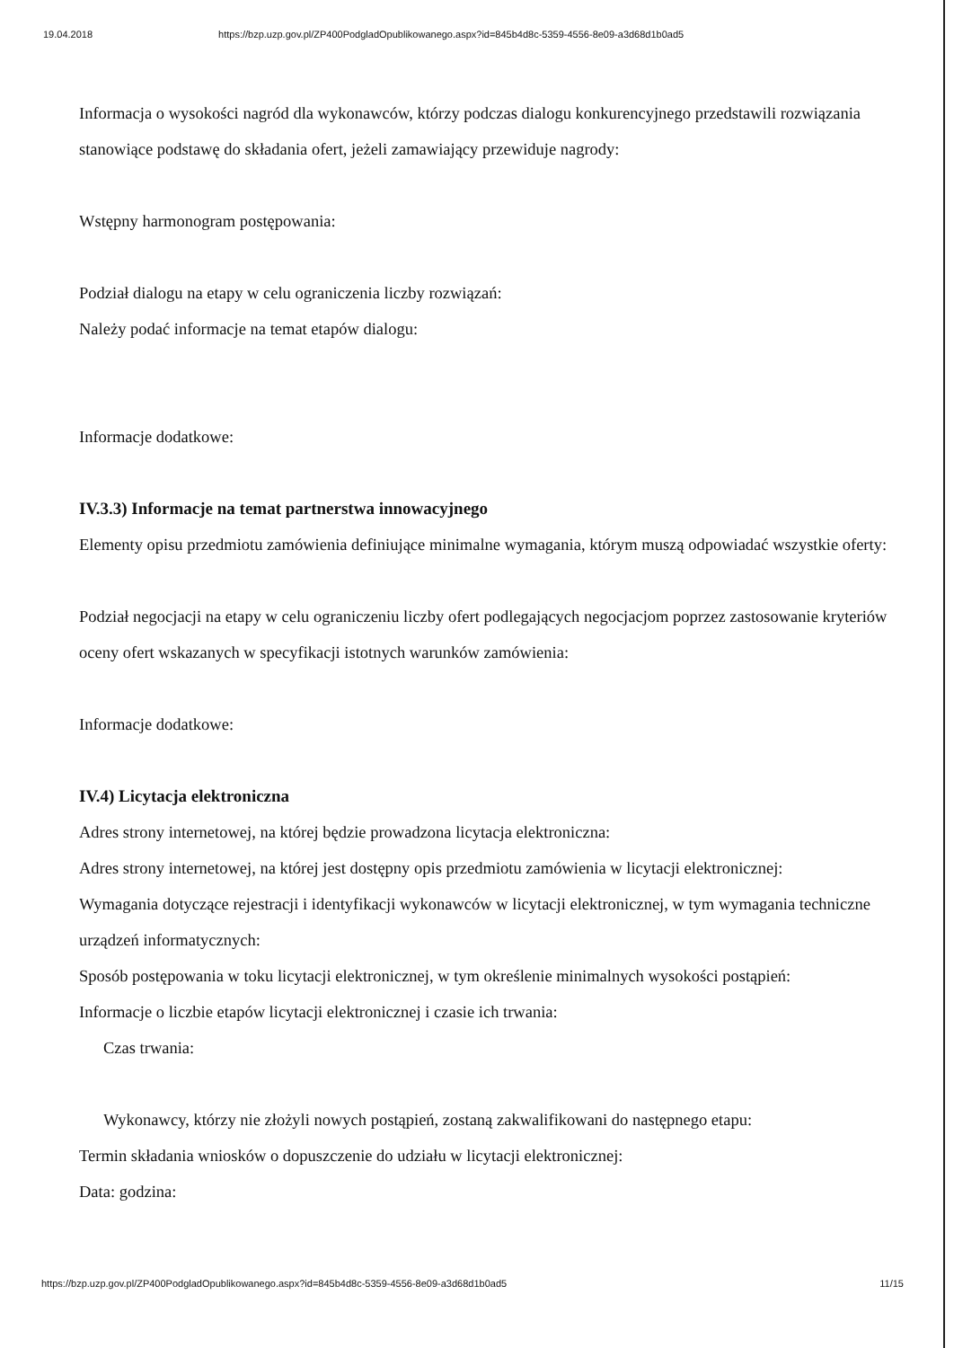19.04.2018 https://bzp.uzp.gov.pl/ZP400PodgladOpublikowanego.aspx?id=845b4d8c-5359-4556-8e09-a3d68d1b0ad5
Informacja o wysokości nagród dla wykonawców, którzy podczas dialogu konkurencyjnego przedstawili rozwiązania stanowiące podstawę do składania ofert, jeżeli zamawiający przewiduje nagrody:
Wstępny harmonogram postępowania:
Podział dialogu na etapy w celu ograniczenia liczby rozwiązań:
Należy podać informacje na temat etapów dialogu:
Informacje dodatkowe:
IV.3.3) Informacje na temat partnerstwa innowacyjnego
Elementy opisu przedmiotu zamówienia definiujące minimalne wymagania, którym muszą odpowiadać wszystkie oferty:
Podział negocjacji na etapy w celu ograniczeniu liczby ofert podlegających negocjacjom poprzez zastosowanie kryteriów oceny ofert wskazanych w specyfikacji istotnych warunków zamówienia:
Informacje dodatkowe:
IV.4) Licytacja elektroniczna
Adres strony internetowej, na której będzie prowadzona licytacja elektroniczna:
Adres strony internetowej, na której jest dostępny opis przedmiotu zamówienia w licytacji elektronicznej:
Wymagania dotyczące rejestracji i identyfikacji wykonawców w licytacji elektronicznej, w tym wymagania techniczne urządzeń informatycznych:
Sposób postępowania w toku licytacji elektronicznej, w tym określenie minimalnych wysokości postąpień:
Informacje o liczbie etapów licytacji elektronicznej i czasie ich trwania:
Czas trwania:
Wykonawcy, którzy nie złożyli nowych postąpień, zostaną zakwalifikowani do następnego etapu:
Termin składania wniosków o dopuszczenie do udziału w licytacji elektronicznej:
Data: godzina:
https://bzp.uzp.gov.pl/ZP400PodgladOpublikowanego.aspx?id=845b4d8c-5359-4556-8e09-a3d68d1b0ad5 11/15